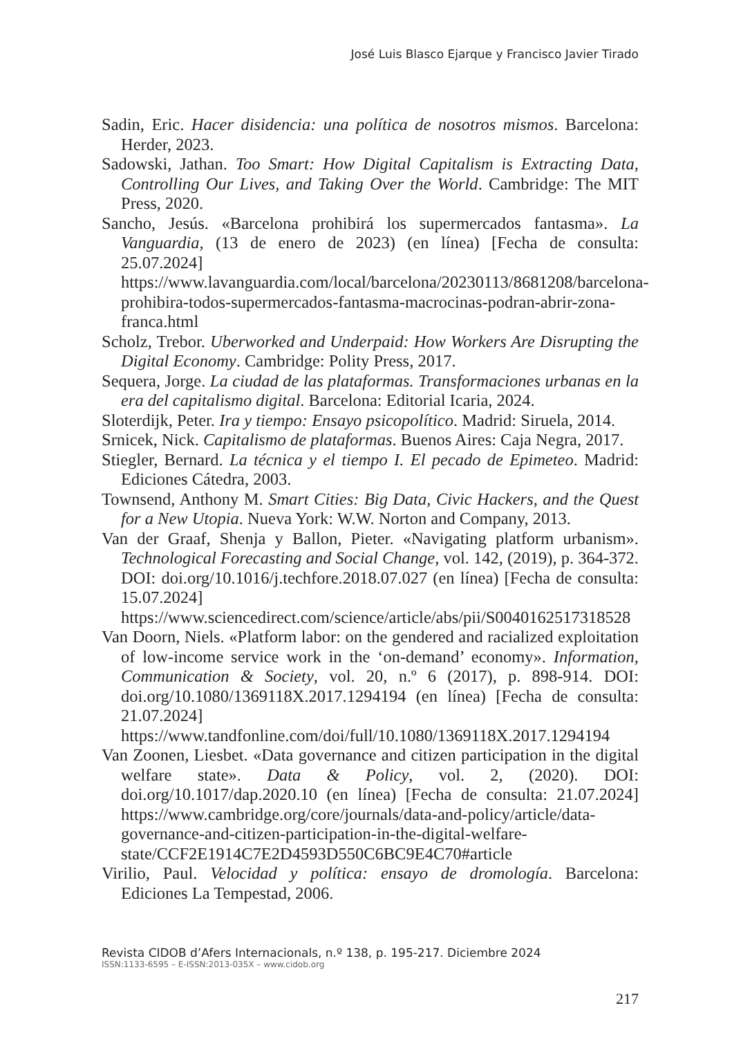José Luis Blasco Ejarque y Francisco Javier Tirado
Sadin, Eric. Hacer disidencia: una política de nosotros mismos. Barcelona: Herder, 2023.
Sadowski, Jathan. Too Smart: How Digital Capitalism is Extracting Data, Controlling Our Lives, and Taking Over the World. Cambridge: The MIT Press, 2020.
Sancho, Jesús. «Barcelona prohibirá los supermercados fantasma». La Vanguardia, (13 de enero de 2023) (en línea) [Fecha de consulta: 25.07.2024] https://www.lavanguardia.com/local/barcelona/20230113/8681208/barcelona-prohibira-todos-supermercados-fantasma-macrocinas-podran-abrir-zona-franca.html
Scholz, Trebor. Uberworked and Underpaid: How Workers Are Disrupting the Digital Economy. Cambridge: Polity Press, 2017.
Sequera, Jorge. La ciudad de las plataformas. Transformaciones urbanas en la era del capitalismo digital. Barcelona: Editorial Icaria, 2024.
Sloterdijk, Peter. Ira y tiempo: Ensayo psicopolítico. Madrid: Siruela, 2014.
Srnicek, Nick. Capitalismo de plataformas. Buenos Aires: Caja Negra, 2017.
Stiegler, Bernard. La técnica y el tiempo I. El pecado de Epimeteo. Madrid: Ediciones Cátedra, 2003.
Townsend, Anthony M. Smart Cities: Big Data, Civic Hackers, and the Quest for a New Utopia. Nueva York: W.W. Norton and Company, 2013.
Van der Graaf, Shenja y Ballon, Pieter. «Navigating platform urbanism». Technological Forecasting and Social Change, vol. 142, (2019), p. 364-372. DOI: doi.org/10.1016/j.techfore.2018.07.027 (en línea) [Fecha de consulta: 15.07.2024] https://www.sciencedirect.com/science/article/abs/pii/S0040162517318528
Van Doorn, Niels. «Platform labor: on the gendered and racialized exploitation of low-income service work in the ‘on-demand’ economy». Information, Communication & Society, vol. 20, n.º 6 (2017), p. 898-914. DOI: doi.org/10.1080/1369118X.2017.1294194 (en línea) [Fecha de consulta: 21.07.2024] https://www.tandfonline.com/doi/full/10.1080/1369118X.2017.1294194
Van Zoonen, Liesbet. «Data governance and citizen participation in the digital welfare state». Data & Policy, vol. 2, (2020). DOI: doi.org/10.1017/dap.2020.10 (en línea) [Fecha de consulta: 21.07.2024] https://www.cambridge.org/core/journals/data-and-policy/article/data-governance-and-citizen-participation-in-the-digital-welfare-state/CCF2E1914C7E2D4593D550C6BC9E4C70#article
Virilio, Paul. Velocidad y política: ensayo de dromología. Barcelona: Ediciones La Tempestad, 2006.
Revista CIDOB d’Afers Internacionals, n.º 138, p. 195-217. Diciembre 2024
ISSN:1133-6595 – E-ISSN:2013-035X – www.cidob.org
217